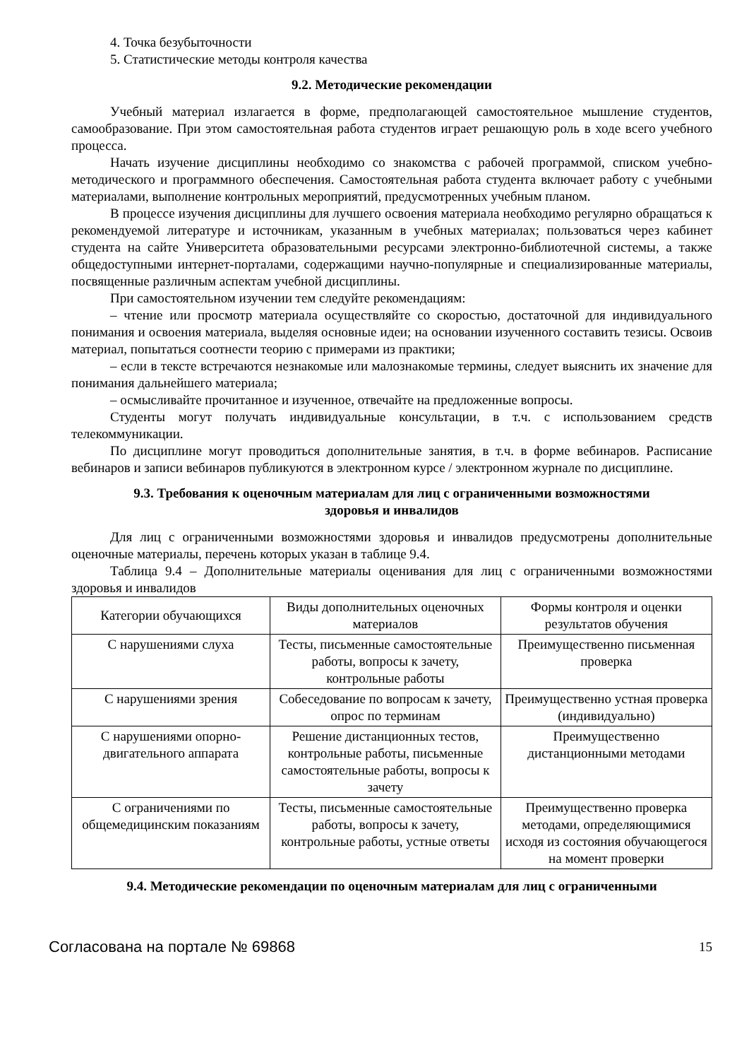4. Точка безубыточности
5. Статистические методы контроля качества
9.2. Методические рекомендации
Учебный материал излагается в форме, предполагающей самостоятельное мышление студентов, самообразование. При этом самостоятельная работа студентов играет решающую роль в ходе всего учебного процесса.
Начать изучение дисциплины необходимо со знакомства с рабочей программой, списком учебно-методического и программного обеспечения. Самостоятельная работа студента включает работу с учебными материалами, выполнение контрольных мероприятий, предусмотренных учебным планом.
В процессе изучения дисциплины для лучшего освоения материала необходимо регулярно обращаться к рекомендуемой литературе и источникам, указанным в учебных материалах; пользоваться через кабинет студента на сайте Университета образовательными ресурсами электронно-библиотечной системы, а также общедоступными интернет-порталами, содержащими научно-популярные и специализированные материалы, посвященные различным аспектам учебной дисциплины.
При самостоятельном изучении тем следуйте рекомендациям:
– чтение или просмотр материала осуществляйте со скоростью, достаточной для индивидуального понимания и освоения материала, выделяя основные идеи; на основании изученного составить тезисы. Освоив материал, попытаться соотнести теорию с примерами из практики;
– если в тексте встречаются незнакомые или малознакомые термины, следует выяснить их значение для понимания дальнейшего материала;
– осмысливайте прочитанное и изученное, отвечайте на предложенные вопросы.
Студенты могут получать индивидуальные консультации, в т.ч. с использованием средств телекоммуникации.
По дисциплине могут проводиться дополнительные занятия, в т.ч. в форме вебинаров. Расписание вебинаров и записи вебинаров публикуются в электронном курсе / электронном журнале по дисциплине.
9.3. Требования к оценочным материалам для лиц с ограниченными возможностями
здоровья и инвалидов
Для лиц с ограниченными возможностями здоровья и инвалидов предусмотрены дополнительные оценочные материалы, перечень которых указан в таблице 9.4.
Таблица 9.4 – Дополнительные материалы оценивания для лиц с ограниченными возможностями здоровья и инвалидов
| Категории обучающихся | Виды дополнительных оценочных материалов | Формы контроля и оценки результатов обучения |
| С нарушениями слуха | Тесты, письменные самостоятельные работы, вопросы к зачету, контрольные работы | Преимущественно письменная проверка |
| С нарушениями зрения | Собеседование по вопросам к зачету, опрос по терминам | Преимущественно устная проверка (индивидуально) |
| С нарушениями опорно-двигательного аппарата | Решение дистанционных тестов, контрольные работы, письменные самостоятельные работы, вопросы к зачету | Преимущественно дистанционными методами |
| С ограничениями по общемедицинским показаниям | Тесты, письменные самостоятельные работы, вопросы к зачету, контрольные работы, устные ответы | Преимущественно проверка методами, определяющимися исходя из состояния обучающегося на момент проверки |
9.4. Методические рекомендации по оценочным материалам для лиц с ограниченными
Согласована на портале № 69868 15